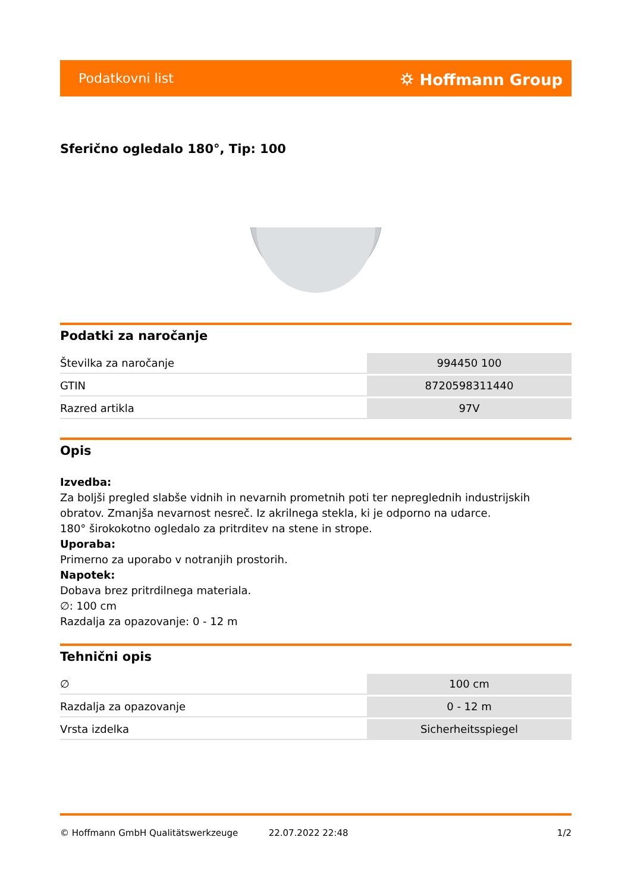Podatkovni list ⛭ Hoffmann Group
Sferično ogledalo 180°, Tip: 100
Podatki za naročanje
| Številka za naročanje | 994450 100 |
| GTIN | 8720598311440 |
| Razred artikla | 97V |
Opis
Izvedba:
Za boljši pregled slabše vidnih in nevarnih prometnih poti ter nepreglednih industrijskih obratov. Zmanjša nevarnost nesreč. Iz akrilnega stekla, ki je odporno na udarce.
180° širokokotno ogledalo za pritrditev na stene in strope.
Uporaba:
Primerno za uporabo v notranjih prostorih.
Napotek:
Dobava brez pritrdilnega materiala.
∅: 100 cm
Razdalja za opazovanje: 0 - 12 m
Tehnični opis
| ∅ | 100 cm |
| Razdalja za opazovanje | 0 - 12 m |
| Vrsta izdelka | Sicherheitsspiegel |
© Hoffmann GmbH Qualitätswerkzeuge 22.07.2022 22:48 1/2